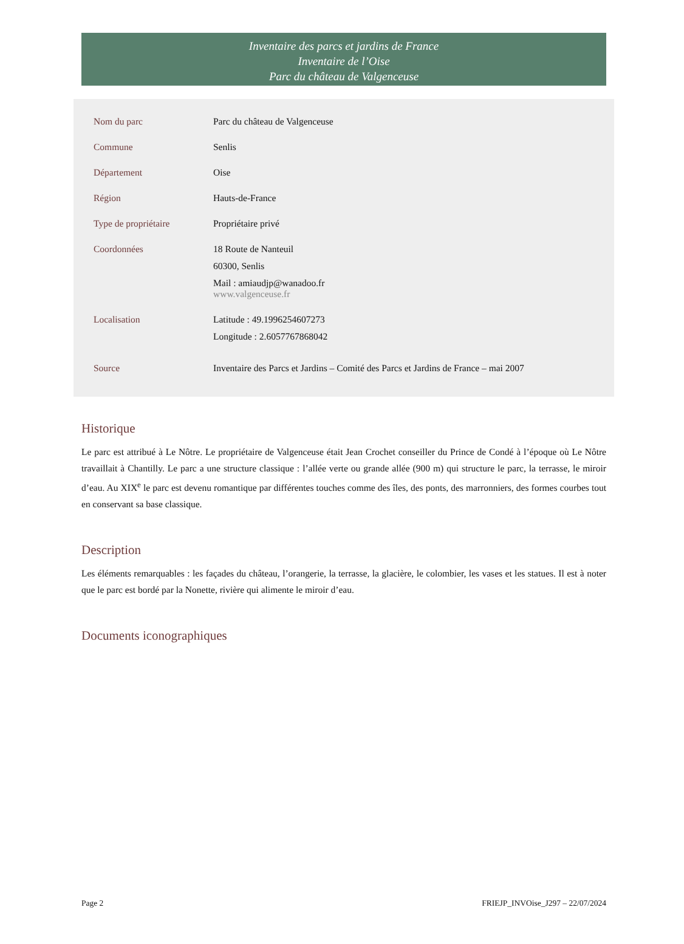Inventaire des parcs et jardins de France
Inventaire de l’Oise
Parc du château de Valgenceuse
| Nom du parc | Parc du château de Valgenceuse |
| Commune | Senlis |
| Département | Oise |
| Région | Hauts-de-France |
| Type de propriétaire | Propriétaire privé |
| Coordonnées | 18 Route de Nanteuil 60300, Senlis Mail : amiaudjp@wanadoo.fr www.valgenceuse.fr |
| Localisation | Latitude : 49.1996254607273 Longitude : 2.6057767868042 |
| Source | Inventaire des Parcs et Jardins – Comité des Parcs et Jardins de France – mai 2007 |
Historique
Le parc est attribué à Le Nôtre. Le propriétaire de Valgenceuse était Jean Crochet conseiller du Prince de Condé à l’époque où Le Nôtre travaillait à Chantilly. Le parc a une structure classique : l’allée verte ou grande allée (900 m) qui structure le parc, la terrasse, le miroir d’eau. Au XIX<sup>e</sup> le parc est devenu romantique par différentes touches comme des îles, des ponts, des marronniers, des formes courbes tout en conservant sa base classique.
Description
Les éléments remarquables : les façades du château, l’orangerie, la terrasse, la glacière, le colombier, les vases et les statues. Il est à noter que le parc est bordé par la Nonette, rivière qui alimente le miroir d’eau.
Documents iconographiques
Page 2 FRIEJP_INVOise_J297 – 22/07/2024